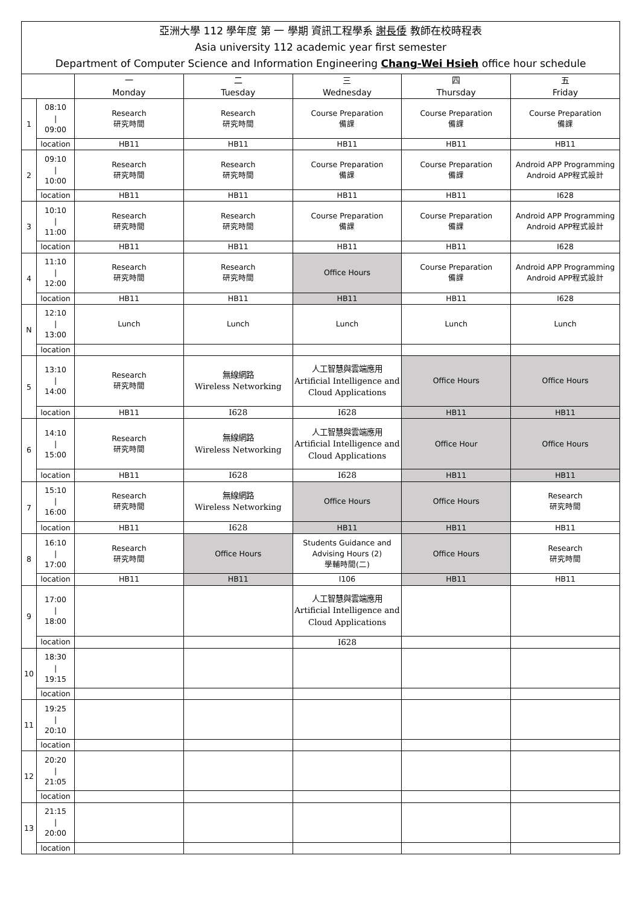| 亞洲大學 112 學年度 第 一 學期 資訊工程學系 謝長倭 教師在校時程表 Asia university 112 academic year first semester Department of Computer Science and Information Engineering Chang-Wei Hsieh office hour schedule | | | | | | |
| | | 一 Monday | 二 Tuesday | 三 Wednesday | 四 Thursday | 五 Friday |
| 1 | 08:10 / 09:00 | Research 研究時間 | Research 研究時間 | Course Preparation 備課 | Course Preparation 備課 | Course Preparation 備課 |
| | location | HB11 | HB11 | HB11 | HB11 | HB11 |
| 2 | 09:10 / 10:00 | Research 研究時間 | Research 研究時間 | Course Preparation 備課 | Course Preparation 備課 | Android APP Programming Android APP程式設計 |
| | location | HB11 | HB11 | HB11 | HB11 | I628 |
| 3 | 10:10 / 11:00 | Research 研究時間 | Research 研究時間 | Course Preparation 備課 | Course Preparation 備課 | Android APP Programming Android APP程式設計 |
| | location | HB11 | HB11 | HB11 | HB11 | I628 |
| 4 | 11:10 / 12:00 | Research 研究時間 | Research 研究時間 | Office Hours | Course Preparation 備課 | Android APP Programming Android APP程式設計 |
| | location | HB11 | HB11 | HB11 | HB11 | I628 |
| N | 12:10 / 13:00 | Lunch | Lunch | Lunch | Lunch | Lunch |
| | location | | | | | |
| 5 | 13:10 / 14:00 | Research 研究時間 | 無線網路 Wireless Networking | 人工智慧與雲端應用 Artificial Intelligence and Cloud Applications | Office Hours | Office Hours |
| | location | HB11 | I628 | I628 | HB11 | HB11 |
| 6 | 14:10 / 15:00 | Research 研究時間 | 無線網路 Wireless Networking | 人工智慧與雲端應用 Artificial Intelligence and Cloud Applications | Office Hour | Office Hours |
| | location | HB11 | I628 | I628 | HB11 | HB11 |
| 7 | 15:10 / 16:00 | Research 研究時間 | 無線網路 Wireless Networking | Office Hours | Office Hours | Research 研究時間 |
| | location | HB11 | I628 | HB11 | HB11 | HB11 |
| 8 | 16:10 / 17:00 | Research 研究時間 | Office Hours | Students Guidance and Advising Hours (2) 學輔時間(二) | Office Hours | Research 研究時間 |
| | location | HB11 | HB11 | I106 | HB11 | HB11 |
| 9 | 17:00 / 18:00 | | | 人工智慧與雲端應用 Artificial Intelligence and Cloud Applications | | |
| | location | | | I628 | | |
| 10 | 18:30 / 19:15 | | | | | |
| | location | | | | | |
| 11 | 19:25 / 20:10 | | | | | |
| | location | | | | | |
| 12 | 20:20 / 21:05 | | | | | |
| | location | | | | | |
| 13 | 21:15 / 20:00 | | | | | |
| | location | | | | | |